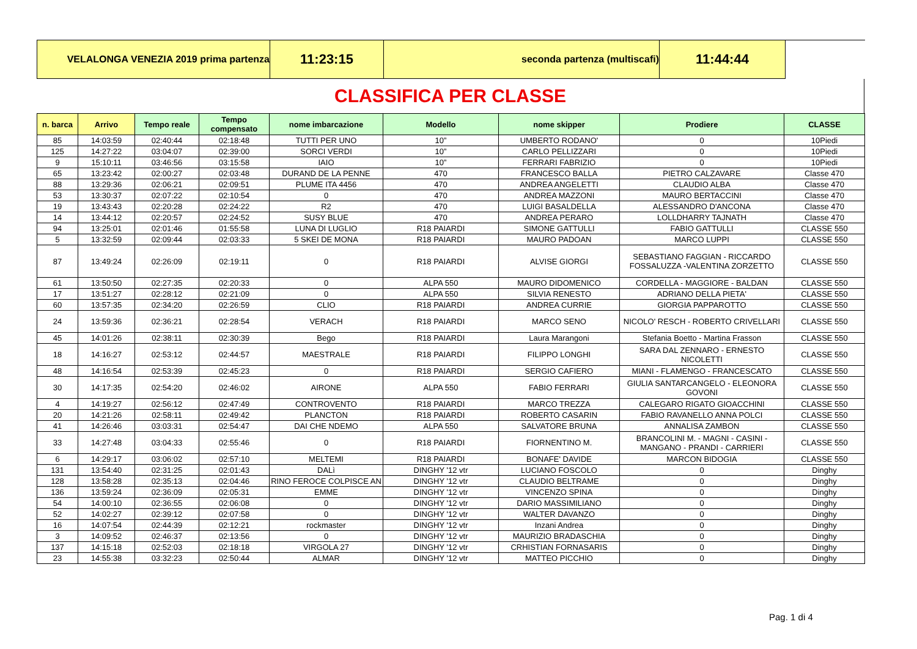| VELALONGA VENEZIA 2019 prima partenza | 11:23:15 | seconda partenza (multiscafi) | 11:44:44 | |
CLASSIFICA PER CLASSE
| n. barca | Arrivo | Tempo reale | Tempo compensato | nome imbarcazione | Modello | nome skipper | Prodiere | CLASSE |
| --- | --- | --- | --- | --- | --- | --- | --- | --- |
| 85 | 14:03:59 | 02:40:44 | 02:18:48 | TUTTI PER UNO | 10” | UMBERTO RODANO' | 0 | 10Piedi |
| 125 | 14:27:22 | 03:04:07 | 02:39:00 | SORCI VERDI | 10” | CARLO PELLIZZARI | 0 | 10Piedi |
| 9 | 15:10:11 | 03:46:56 | 03:15:58 | IAIO | 10” | FERRARI FABRIZIO | 0 | 10Piedi |
| 65 | 13:23:42 | 02:00:27 | 02:03:48 | DURAND DE LA PENNE | 470 | FRANCESCO BALLA | PIETRO CALZAVARE | Classe 470 |
| 88 | 13:29:36 | 02:06:21 | 02:09:51 | PLUME ITA 4456 | 470 | ANDREA ANGELETTI | CLAUDIO ALBA | Classe 470 |
| 53 | 13:30:37 | 02:07:22 | 02:10:54 | 0 | 470 | ANDREA MAZZONI | MAURO BERTACCINI | Classe 470 |
| 19 | 13:43:43 | 02:20:28 | 02:24:22 | R2 | 470 | LUIGI BASALDELLA | ALESSANDRO D'ANCONA | Classe 470 |
| 14 | 13:44:12 | 02:20:57 | 02:24:52 | SUSY BLUE | 470 | ANDREA PERARO | LOLLDHARRY TAJNATH | Classe 470 |
| 94 | 13:25:01 | 02:01:46 | 01:55:58 | LUNA DI LUGLIO | R18 PAIARDI | SIMONE GATTULLI | FABIO GATTULLI | CLASSE 550 |
| 5 | 13:32:59 | 02:09:44 | 02:03:33 | 5 SKEI DE MONA | R18 PAIARDI | MAURO PADOAN | MARCO LUPPI | CLASSE 550 |
| 87 | 13:49:24 | 02:26:09 | 02:19:11 | 0 | R18 PAIARDI | ALVISE GIORGI | SEBASTIANO FAGGIAN - RICCARDO FOSSALUZZA -VALENTINA ZORZETTO | CLASSE 550 |
| 61 | 13:50:50 | 02:27:35 | 02:20:33 | 0 | ALPA 550 | MAURO DIDOMENICO | CORDELLA - MAGGIORE - BALDAN | CLASSE 550 |
| 17 | 13:51:27 | 02:28:12 | 02:21:09 | 0 | ALPA 550 | SILVIA RENESTO | ADRIANO DELLA PIETA' | CLASSE 550 |
| 60 | 13:57:35 | 02:34:20 | 02:26:59 | CLIO | R18 PAIARDI | ANDREA CURRIE | GIORGIA PAPPAROTTO | CLASSE 550 |
| 24 | 13:59:36 | 02:36:21 | 02:28:54 | VERACH | R18 PAIARDI | MARCO SENO | NICOLO' RESCH - ROBERTO CRIVELLARI | CLASSE 550 |
| 45 | 14:01:26 | 02:38:11 | 02:30:39 | Bego | R18 PAIARDI | Laura Marangoni | Stefania Boetto - Martina Frasson | CLASSE 550 |
| 18 | 14:16:27 | 02:53:12 | 02:44:57 | MAESTRALE | R18 PAIARDI | FILIPPO LONGHI | SARA DAL ZENNARO - ERNESTO NICOLETTI | CLASSE 550 |
| 48 | 14:16:54 | 02:53:39 | 02:45:23 | 0 | R18 PAIARDI | SERGIO CAFIERO | MIANI - FLAMENGO - FRANCESCATO | CLASSE 550 |
| 30 | 14:17:35 | 02:54:20 | 02:46:02 | AIRONE | ALPA 550 | FABIO FERRARI | GIULIA SANTARCANGELO - ELEONORA GOVONI | CLASSE 550 |
| 4 | 14:19:27 | 02:56:12 | 02:47:49 | CONTROVENTO | R18 PAIARDI | MARCO TREZZA | CALEGARO RIGATO GIOACCHINI | CLASSE 550 |
| 20 | 14:21:26 | 02:58:11 | 02:49:42 | PLANCTON | R18 PAIARDI | ROBERTO CASARIN | FABIO RAVANELLO ANNA POLCI | CLASSE 550 |
| 41 | 14:26:46 | 03:03:31 | 02:54:47 | DAI CHE NDEMO | ALPA 550 | SALVATORE BRUNA | ANNALISA ZAMBON | CLASSE 550 |
| 33 | 14:27:48 | 03:04:33 | 02:55:46 | 0 | R18 PAIARDI | FIORNENTINO M. | BRANCOLINI M. - MAGNI - CASINI - MANGANO - PRANDI - CARRIERI | CLASSE 550 |
| 6 | 14:29:17 | 03:06:02 | 02:57:10 | MELTEMI | R18 PAIARDI | BONAFE' DAVIDE | MARCON BIDOGIA | CLASSE 550 |
| 131 | 13:54:40 | 02:31:25 | 02:01:43 | DALì | DINGHY '12 vtr | LUCIANO FOSCOLO | 0 | Dinghy |
| 128 | 13:58:28 | 02:35:13 | 02:04:46 | RINO FEROCE COLPISCE AN | DINGHY '12 vtr | CLAUDIO BELTRAME | 0 | Dinghy |
| 136 | 13:59:24 | 02:36:09 | 02:05:31 | EMME | DINGHY '12 vtr | VINCENZO SPINA | 0 | Dinghy |
| 54 | 14:00:10 | 02:36:55 | 02:06:08 | 0 | DINGHY '12 vtr | DARIO MASSIMILIANO | 0 | Dinghy |
| 52 | 14:02:27 | 02:39:12 | 02:07:58 | 0 | DINGHY '12 vtr | WALTER DAVANZO | 0 | Dinghy |
| 16 | 14:07:54 | 02:44:39 | 02:12:21 | rockmaster | DINGHY '12 vtr | Inzani Andrea | 0 | Dinghy |
| 3 | 14:09:52 | 02:46:37 | 02:13:56 | 0 | DINGHY '12 vtr | MAURIZIO BRADASCHIA | 0 | Dinghy |
| 137 | 14:15:18 | 02:52:03 | 02:18:18 | VIRGOLA 27 | DINGHY '12 vtr | CRHISTIAN FORNASARIS | 0 | Dinghy |
| 23 | 14:55:38 | 03:32:23 | 02:50:44 | ALMAR | DINGHY '12 vtr | MATTEO PICCHIO | 0 | Dinghy |
Pag. 1 di 4